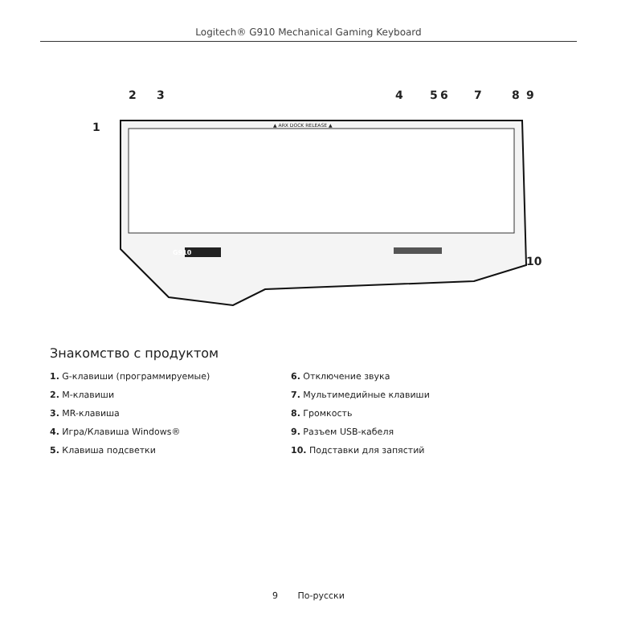Logitech® G910 Mechanical Gaming Keyboard
2 3
1
4 5 6 7 8 9
10
G910
▲ ARX DOCK RELEASE ▲
Знакомство с продуктом
1. G-клавиши (программируемые)
2. M-клавиши
3. MR-клавиша
4. Игра/Клавиша Windows®
5. Клавиша подсветки
6. Отключение звука
7. Мультимедийные клавиши
8. Громкость
9. Разъем USB-кабеля
10. Подставки для запястий
9 По-русски